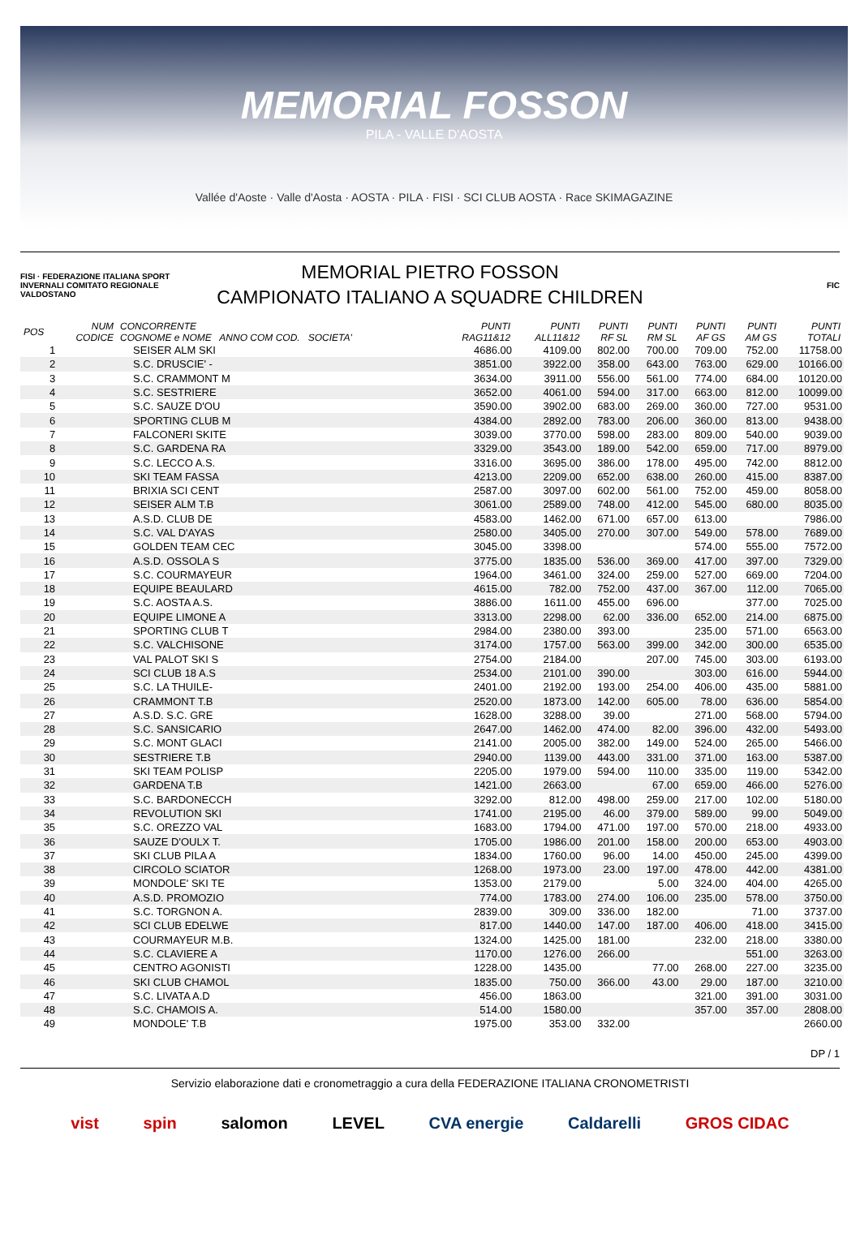MEMORIAL FOSSON
PILA - VALLE D'AOSTA
Vallée d'Aoste · Valle d'Aosta · AOSTA · PILA · FISI · SCI CLUB AOSTA · Race SKIMAGAZINE
FISI · FEDERAZIONE ITALIANA SPORT INVERNALI COMITATO REGIONALE VALDOSTANO
MEMORIAL PIETRO FOSSON
CAMPIONATO ITALIANO A SQUADRE CHILDREN
FIC
| POS | NUM CODICE | CONCORRENTE COGNOME e NOME ANNO COM COD. SOCIETA' | PUNTI RAG11&12 | PUNTI ALL11&12 | PUNTI RF SL | PUNTI RM SL | PUNTI AF GS | PUNTI AM GS | PUNTI TOTALI |
| --- | --- | --- | --- | --- | --- | --- | --- | --- | --- |
| 1 | | SEISER ALM SKI | 4686.00 | 4109.00 | 802.00 | 700.00 | 709.00 | 752.00 | 11758.00 |
| 2 | | S.C. DRUSCIE' - | 3851.00 | 3922.00 | 358.00 | 643.00 | 763.00 | 629.00 | 10166.00 |
| 3 | | S.C. CRAMMONT M | 3634.00 | 3911.00 | 556.00 | 561.00 | 774.00 | 684.00 | 10120.00 |
| 4 | | S.C. SESTRIERE | 3652.00 | 4061.00 | 594.00 | 317.00 | 663.00 | 812.00 | 10099.00 |
| 5 | | S.C. SAUZE D'OU | 3590.00 | 3902.00 | 683.00 | 269.00 | 360.00 | 727.00 | 9531.00 |
| 6 | | SPORTING CLUB M | 4384.00 | 2892.00 | 783.00 | 206.00 | 360.00 | 813.00 | 9438.00 |
| 7 | | FALCONERI SKITE | 3039.00 | 3770.00 | 598.00 | 283.00 | 809.00 | 540.00 | 9039.00 |
| 8 | | S.C. GARDENA RA | 3329.00 | 3543.00 | 189.00 | 542.00 | 659.00 | 717.00 | 8979.00 |
| 9 | | S.C. LECCO A.S. | 3316.00 | 3695.00 | 386.00 | 178.00 | 495.00 | 742.00 | 8812.00 |
| 10 | | SKI TEAM FASSA | 4213.00 | 2209.00 | 652.00 | 638.00 | 260.00 | 415.00 | 8387.00 |
| 11 | | BRIXIA SCI CENT | 2587.00 | 3097.00 | 602.00 | 561.00 | 752.00 | 459.00 | 8058.00 |
| 12 | | SEISER ALM T.B | 3061.00 | 2589.00 | 748.00 | 412.00 | 545.00 | 680.00 | 8035.00 |
| 13 | | A.S.D. CLUB DE | 4583.00 | 1462.00 | 671.00 | 657.00 | 613.00 | | 7986.00 |
| 14 | | S.C. VAL D'AYAS | 2580.00 | 3405.00 | 270.00 | 307.00 | 549.00 | 578.00 | 7689.00 |
| 15 | | GOLDEN TEAM CEC | 3045.00 | 3398.00 | | | 574.00 | 555.00 | 7572.00 |
| 16 | | A.S.D. OSSOLA S | 3775.00 | 1835.00 | 536.00 | 369.00 | 417.00 | 397.00 | 7329.00 |
| 17 | | S.C. COURMAYEUR | 1964.00 | 3461.00 | 324.00 | 259.00 | 527.00 | 669.00 | 7204.00 |
| 18 | | EQUIPE BEAULARD | 4615.00 | 782.00 | 752.00 | 437.00 | 367.00 | 112.00 | 7065.00 |
| 19 | | S.C. AOSTA A.S. | 3886.00 | 1611.00 | 455.00 | 696.00 | | 377.00 | 7025.00 |
| 20 | | EQUIPE LIMONE A | 3313.00 | 2298.00 | 62.00 | 336.00 | 652.00 | 214.00 | 6875.00 |
| 21 | | SPORTING CLUB T | 2984.00 | 2380.00 | 393.00 | | 235.00 | 571.00 | 6563.00 |
| 22 | | S.C. VALCHISONE | 3174.00 | 1757.00 | 563.00 | 399.00 | 342.00 | 300.00 | 6535.00 |
| 23 | | VAL PALOT SKI S | 2754.00 | 2184.00 | | 207.00 | 745.00 | 303.00 | 6193.00 |
| 24 | | SCI CLUB 18 A.S | 2534.00 | 2101.00 | 390.00 | | 303.00 | 616.00 | 5944.00 |
| 25 | | S.C. LA THUILE- | 2401.00 | 2192.00 | 193.00 | 254.00 | 406.00 | 435.00 | 5881.00 |
| 26 | | CRAMMONT T.B | 2520.00 | 1873.00 | 142.00 | 605.00 | 78.00 | 636.00 | 5854.00 |
| 27 | | A.S.D. S.C. GRE | 1628.00 | 3288.00 | 39.00 | | 271.00 | 568.00 | 5794.00 |
| 28 | | S.C. SANSICARIO | 2647.00 | 1462.00 | 474.00 | 82.00 | 396.00 | 432.00 | 5493.00 |
| 29 | | S.C. MONT GLACI | 2141.00 | 2005.00 | 382.00 | 149.00 | 524.00 | 265.00 | 5466.00 |
| 30 | | SESTRIERE T.B | 2940.00 | 1139.00 | 443.00 | 331.00 | 371.00 | 163.00 | 5387.00 |
| 31 | | SKI TEAM POLISP | 2205.00 | 1979.00 | 594.00 | 110.00 | 335.00 | 119.00 | 5342.00 |
| 32 | | GARDENA T.B | 1421.00 | 2663.00 | | 67.00 | 659.00 | 466.00 | 5276.00 |
| 33 | | S.C. BARDONECCH | 3292.00 | 812.00 | 498.00 | 259.00 | 217.00 | 102.00 | 5180.00 |
| 34 | | REVOLUTION SKI | 1741.00 | 2195.00 | 46.00 | 379.00 | 589.00 | 99.00 | 5049.00 |
| 35 | | S.C. OREZZO VAL | 1683.00 | 1794.00 | 471.00 | 197.00 | 570.00 | 218.00 | 4933.00 |
| 36 | | SAUZE D'OULX T. | 1705.00 | 1986.00 | 201.00 | 158.00 | 200.00 | 653.00 | 4903.00 |
| 37 | | SKI CLUB PILA A | 1834.00 | 1760.00 | 96.00 | 14.00 | 450.00 | 245.00 | 4399.00 |
| 38 | | CIRCOLO SCIATOR | 1268.00 | 1973.00 | 23.00 | 197.00 | 478.00 | 442.00 | 4381.00 |
| 39 | | MONDOLE' SKI TE | 1353.00 | 2179.00 | | 5.00 | 324.00 | 404.00 | 4265.00 |
| 40 | | A.S.D. PROMOZIO | 774.00 | 1783.00 | 274.00 | 106.00 | 235.00 | 578.00 | 3750.00 |
| 41 | | S.C. TORGNON A. | 2839.00 | 309.00 | 336.00 | 182.00 | | 71.00 | 3737.00 |
| 42 | | SCI CLUB EDELWE | 817.00 | 1440.00 | 147.00 | 187.00 | 406.00 | 418.00 | 3415.00 |
| 43 | | COURMAYEUR M.B. | 1324.00 | 1425.00 | 181.00 | | 232.00 | 218.00 | 3380.00 |
| 44 | | S.C. CLAVIERE A | 1170.00 | 1276.00 | 266.00 | | | 551.00 | 3263.00 |
| 45 | | CENTRO AGONISTI | 1228.00 | 1435.00 | | 77.00 | 268.00 | 227.00 | 3235.00 |
| 46 | | SKI CLUB CHAMOL | 1835.00 | 750.00 | 366.00 | 43.00 | 29.00 | 187.00 | 3210.00 |
| 47 | | S.C. LIVATA A.D | 456.00 | 1863.00 | | | 321.00 | 391.00 | 3031.00 |
| 48 | | S.C. CHAMOIS A. | 514.00 | 1580.00 | | | 357.00 | 357.00 | 2808.00 |
| 49 | | MONDOLE' T.B | 1975.00 | 353.00 | 332.00 | | | | 2660.00 |
DP / 1
Servizio elaborazione dati e cronometraggio a cura della FEDERAZIONE ITALIANA CRONOMETRISTI
vist spin salomon LEVEL CVA energie Caldarelli GROS CIDAC